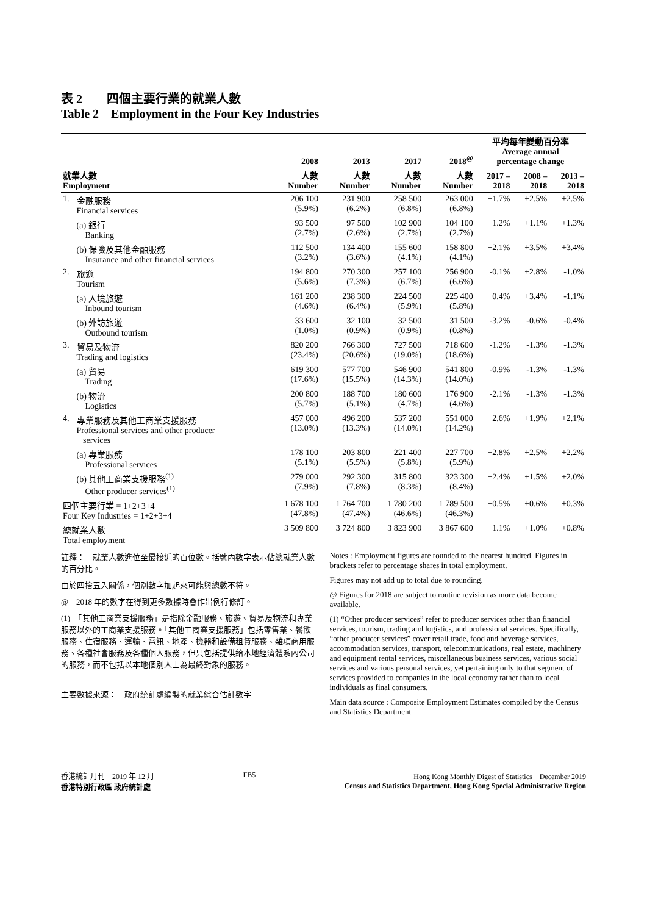表 2　　四個主要行業的就業人數
Table 2　Employment in the Four Key Industries
| | | 2008 | 2013 | 2017 | 2018<sup>@</sup> | 平均每年變動百分率 Average annual percentage change | | |
| --- | --- | --- | --- | --- | --- | --- | --- | --- |
| 就業人數 Employment | | 人數 Number | 人數 Number | 人數 Number | 人數 Number | 2017 – 2018 | 2008 – 2018 | 2013 – 2018 |
| 1. | 金融服務 Financial services | 206 100 (5.9%) | 231 900 (6.2%) | 258 500 (6.8%) | 263 000 (6.8%) | +1.7% | +2.5% | +2.5% |
| | (a) 銀行 Banking | 93 500 (2.7%) | 97 500 (2.6%) | 102 900 (2.7%) | 104 100 (2.7%) | +1.2% | +1.1% | +1.3% |
| | (b) 保險及其他金融服務 Insurance and other financial services | 112 500 (3.2%) | 134 400 (3.6%) | 155 600 (4.1%) | 158 800 (4.1%) | +2.1% | +3.5% | +3.4% |
| 2. | 旅遊 Tourism | 194 800 (5.6%) | 270 300 (7.3%) | 257 100 (6.7%) | 256 900 (6.6%) | -0.1% | +2.8% | -1.0% |
| | (a) 入境旅遊 Inbound tourism | 161 200 (4.6%) | 238 300 (6.4%) | 224 500 (5.9%) | 225 400 (5.8%) | +0.4% | +3.4% | -1.1% |
| | (b) 外訪旅遊 Outbound tourism | 33 600 (1.0%) | 32 100 (0.9%) | 32 500 (0.9%) | 31 500 (0.8%) | -3.2% | -0.6% | -0.4% |
| 3. | 貿易及物流 Trading and logistics | 820 200 (23.4%) | 766 300 (20.6%) | 727 500 (19.0%) | 718 600 (18.6%) | -1.2% | -1.3% | -1.3% |
| | (a) 貿易 Trading | 619 300 (17.6%) | 577 700 (15.5%) | 546 900 (14.3%) | 541 800 (14.0%) | -0.9% | -1.3% | -1.3% |
| | (b) 物流 Logistics | 200 800 (5.7%) | 188 700 (5.1%) | 180 600 (4.7%) | 176 900 (4.6%) | -2.1% | -1.3% | -1.3% |
| 4. | 專業服務及其他工商業支援服務 Professional services and other producer services | 457 000 (13.0%) | 496 200 (13.3%) | 537 200 (14.0%) | 551 000 (14.2%) | +2.6% | +1.9% | +2.1% |
| | (a) 專業服務 Professional services | 178 100 (5.1%) | 203 800 (5.5%) | 221 400 (5.8%) | 227 700 (5.9%) | +2.8% | +2.5% | +2.2% |
| | (b) 其他工商業支援服務<sup>(1)</sup> Other producer services<sup>(1)</sup> | 279 000 (7.9%) | 292 300 (7.8%) | 315 800 (8.3%) | 323 300 (8.4%) | +2.4% | +1.5% | +2.0% |
| 四個主要行業 = 1+2+3+4 Four Key Industries = 1+2+3+4 | | 1 678 100 (47.8%) | 1 764 700 (47.4%) | 1 780 200 (46.6%) | 1 789 500 (46.3%) | +0.5% | +0.6% | +0.3% |
| 總就業人數 Total employment | | 3 509 800 | 3 724 800 | 3 823 900 | 3 867 600 | +1.1% | +1.0% | +0.8% |
註釋：　就業人數進位至最接近的百位數。括號內數字表示佔總就業人數的百分比。
由於四捨五入關係，個別數字加起來可能與總數不符。
@　2018 年的數字在得到更多數據時會作出例行修訂。
(1)　「其他工商業支援服務」是指除金融服務、旅遊、貿易及物流和專業服務以外的工商業支援服務。「其他工商業支援服務」包括零售業、餐飲服務、住宿服務、運輸、電訊、地產、機器和設備租賃服務、雜項商用服務、各種社會服務及各種個人服務，但只包括提供給本地經濟體系內公司的服務，而不包括以本地個別人士為最終對象的服務。
主要數據來源：　政府統計處編製的就業綜合估計數字
Notes : Employment figures are rounded to the nearest hundred. Figures in brackets refer to percentage shares in total employment.
Figures may not add up to total due to rounding.
@ Figures for 2018 are subject to routine revision as more data become available.
(1) “Other producer services” refer to producer services other than financial services, tourism, trading and logistics, and professional services. Specifically, “other producer services” cover retail trade, food and beverage services, accommodation services, transport, telecommunications, real estate, machinery and equipment rental services, miscellaneous business services, various social services and various personal services, yet pertaining only to that segment of services provided to companies in the local economy rather than to local individuals as final consumers.
Main data source : Composite Employment Estimates compiled by the Census and Statistics Department
香港統計月刊　2019 年 12 月
香港特別行政區 政府統計處
FB5 Hong Kong Monthly Digest of Statistics　December 2019
Census and Statistics Department, Hong Kong Special Administrative Region